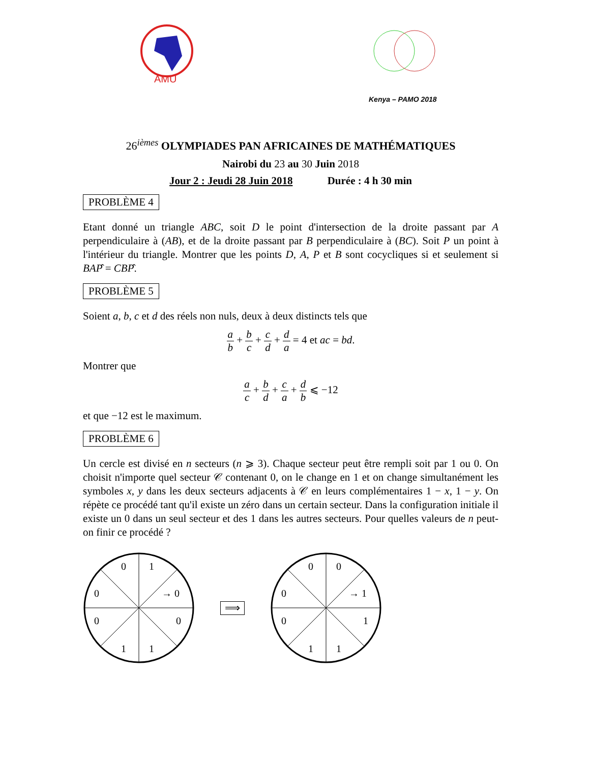AMU
Kenya – PAMO 2018
26<sup>ièmes</sup> OLYMPIADES PAN AFRICAINES DE MATHÉMATIQUES
Nairobi du 23 au 30 Juin 2018
Jour 2 : Jeudi 28 Juin 2018 Durée : 4 h 30 min
PROBLÈME 4
Etant donné un triangle ABC, soit D le point d'intersection de la droite passant par A perpendiculaire à (AB), et de la droite passant par B perpendiculaire à (BC). Soit P un point à l'intérieur du triangle. Montrer que les points D, A, P et B sont cocycliques si et seulement si BAP̂ = CBP̂.
PROBLÈME 5
Soient a, b, c et d des réels non nuls, deux à deux distincts tels que
a b + b c + c d + d a = 4 et ac = bd.
Montrer que
a c + b d + c a + d b ⩽ −12
et que −12 est le maximum.
PROBLÈME 6
Un cercle est divisé en n secteurs (n ⩾ 3). Chaque secteur peut être rempli soit par 1 ou 0. On choisit n'importe quel secteur 𝒞 contenant 0, on le change en 1 et on change simultanément les symboles x, y dans les deux secteurs adjacents à 𝒞 en leurs complémentaires 1 − x, 1 − y. On répète ce procédé tant qu'il existe un zéro dans un certain secteur. Dans la configuration initiale il existe un 0 dans un seul secteur et des 1 dans les autres secteurs. Pour quelles valeurs de n peut-on finir ce procédé ?
0
1
0
→ 0
0
0
1
1
⟹
0
0
0
→ 1
0
1
1
1